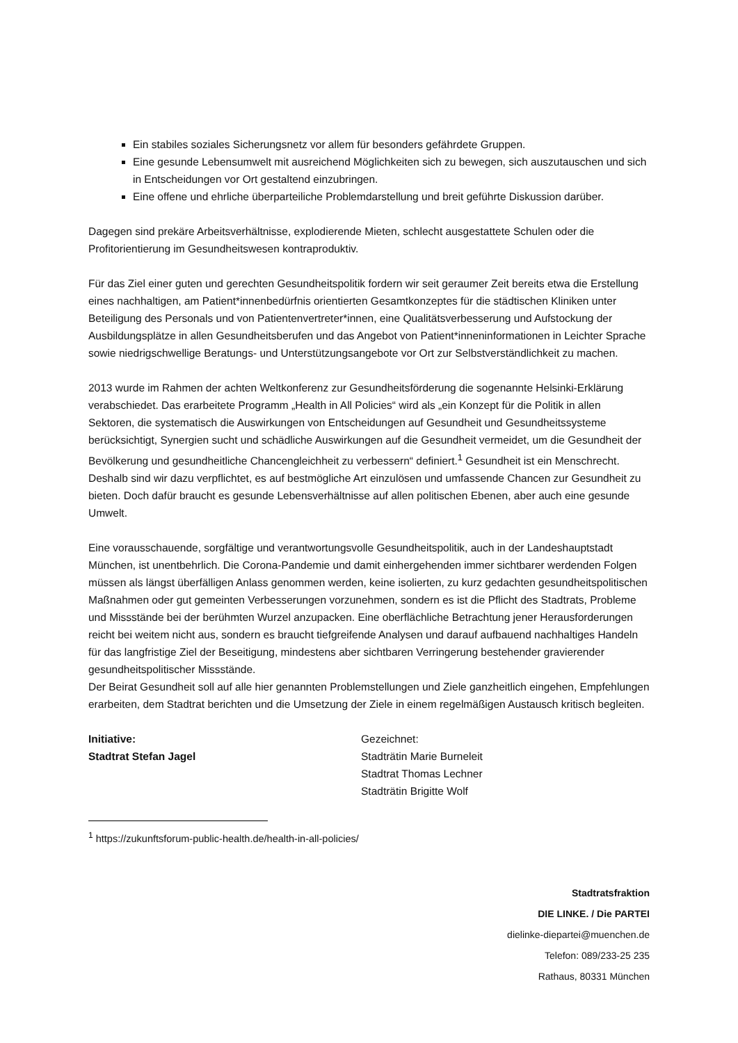Ein stabiles soziales Sicherungsnetz vor allem für besonders gefährdete Gruppen.
Eine gesunde Lebensumwelt mit ausreichend Möglichkeiten sich zu bewegen, sich auszutauschen und sich in Entscheidungen vor Ort gestaltend einzubringen.
Eine offene und ehrliche überparteiliche Problemdarstellung und breit geführte Diskussion darüber.
Dagegen sind prekäre Arbeitsverhältnisse, explodierende Mieten, schlecht ausgestattete Schulen oder die Profitorientierung im Gesundheitswesen kontraproduktiv.
Für das Ziel einer guten und gerechten Gesundheitspolitik fordern wir seit geraumer Zeit bereits etwa die Erstellung eines nachhaltigen, am Patient*innenbedürfnis orientierten Gesamtkonzeptes für die städtischen Kliniken unter Beteiligung des Personals und von Patientenvertreter*innen, eine Qualitätsverbesserung und Aufstockung der Ausbildungsplätze in allen Gesundheitsberufen und das Angebot von Patient*inneninformationen in Leichter Sprache sowie niedrigschwellige Beratungs- und Unterstützungsangebote vor Ort zur Selbstverständlichkeit zu machen.
2013 wurde im Rahmen der achten Weltkonferenz zur Gesundheitsförderung die sogenannte Helsinki-Erklärung verabschiedet. Das erarbeitete Programm „Health in All Policies“ wird als „ein Konzept für die Politik in allen Sektoren, die systematisch die Auswirkungen von Entscheidungen auf Gesundheit und Gesundheitssysteme berücksichtigt, Synergien sucht und schädliche Auswirkungen auf die Gesundheit vermeidet, um die Gesundheit der Bevölkerung und gesundheitliche Chancengleichheit zu verbessern“ definiert.<sup>1</sup> Gesundheit ist ein Menschrecht. Deshalb sind wir dazu verpflichtet, es auf bestmögliche Art einzulösen und umfassende Chancen zur Gesundheit zu bieten. Doch dafür braucht es gesunde Lebensverhältnisse auf allen politischen Ebenen, aber auch eine gesunde Umwelt.
Eine vorausschauende, sorgfältige und verantwortungsvolle Gesundheitspolitik, auch in der Landeshauptstadt München, ist unentbehrlich. Die Corona-Pandemie und damit einhergehenden immer sichtbarer werdenden Folgen müssen als längst überfälligen Anlass genommen werden, keine isolierten, zu kurz gedachten gesundheitspolitischen Maßnahmen oder gut gemeinten Verbesserungen vorzunehmen, sondern es ist die Pflicht des Stadtrats, Probleme und Missstände bei der berühmten Wurzel anzupacken. Eine oberflächliche Betrachtung jener Herausforderungen reicht bei weitem nicht aus, sondern es braucht tiefgreifende Analysen und darauf aufbauend nachhaltiges Handeln für das langfristige Ziel der Beseitigung, mindestens aber sichtbaren Verringerung bestehender gravierender gesundheitspolitischer Missstände.
Der Beirat Gesundheit soll auf alle hier genannten Problemstellungen und Ziele ganzheitlich eingehen, Empfehlungen erarbeiten, dem Stadtrat berichten und die Umsetzung der Ziele in einem regelmäßigen Austausch kritisch begleiten.
Initiative:
Stadtrat Stefan Jagel
Gezeichnet:
Stadträtin Marie Burneleit
Stadtrat Thomas Lechner
Stadträtin Brigitte Wolf
<sup>1</sup> https://zukunftsforum-public-health.de/health-in-all-policies/
Stadtratsfraktion
DIE LINKE. / Die PARTEI
dielinke-diepartei@muenchen.de
Telefon: 089/233-25 235
Rathaus, 80331 München